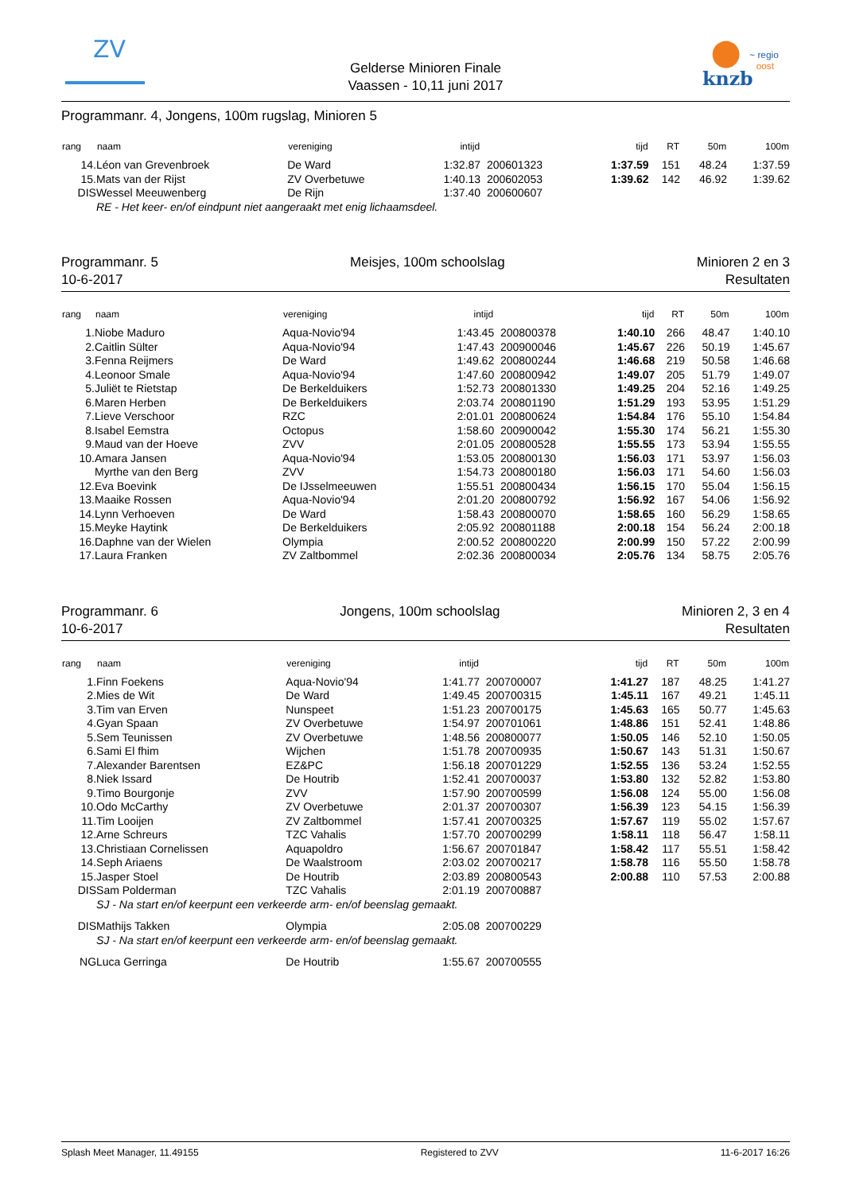ZV
Gelderse Minioren Finale
Vaassen - 10,11 juni 2017
knzb
~ regio
oost
Programmanr. 4, Jongens, 100m rugslag, Minioren 5
| rang | naam | vereniging | intijd | | tijd | RT | 50m | 100m |
| --- | --- | --- | --- | --- | --- | --- | --- | --- |
| 14. | Léon van Grevenbroek | De Ward | 1:32.87 | 200601323 | 1:37.59 | 151 | 48.24 | 1:37.59 |
| 15. | Mats van der Rijst | ZV Overbetuwe | 1:40.13 | 200602053 | 1:39.62 | 142 | 46.92 | 1:39.62 |
| DIS | Wessel Meeuwenberg | De Rijn | 1:37.40 | 200600607 | | | | |
| | RE - Het keer- en/of eindpunt niet aangeraakt met enig lichaamsdeel. | | | | | | | |
Programmanr. 5
10-6-2017
Meisjes, 100m schoolslag Minioren 2 en 3
Resultaten
| rang | naam | vereniging | intijd | | tijd | RT | 50m | 100m |
| --- | --- | --- | --- | --- | --- | --- | --- | --- |
| 1. | Niobe Maduro | Aqua-Novio'94 | 1:43.45 | 200800378 | 1:40.10 | 266 | 48.47 | 1:40.10 |
| 2. | Caitlin Sülter | Aqua-Novio'94 | 1:47.43 | 200900046 | 1:45.67 | 226 | 50.19 | 1:45.67 |
| 3. | Fenna Reijmers | De Ward | 1:49.62 | 200800244 | 1:46.68 | 219 | 50.58 | 1:46.68 |
| 4. | Leonoor Smale | Aqua-Novio'94 | 1:47.60 | 200800942 | 1:49.07 | 205 | 51.79 | 1:49.07 |
| 5. | Juliët te Rietstap | De Berkelduikers | 1:52.73 | 200801330 | 1:49.25 | 204 | 52.16 | 1:49.25 |
| 6. | Maren Herben | De Berkelduikers | 2:03.74 | 200801190 | 1:51.29 | 193 | 53.95 | 1:51.29 |
| 7. | Lieve Verschoor | RZC | 2:01.01 | 200800624 | 1:54.84 | 176 | 55.10 | 1:54.84 |
| 8. | Isabel Eemstra | Octopus | 1:58.60 | 200900042 | 1:55.30 | 174 | 56.21 | 1:55.30 |
| 9. | Maud van der Hoeve | ZVV | 2:01.05 | 200800528 | 1:55.55 | 173 | 53.94 | 1:55.55 |
| 10. | Amara Jansen | Aqua-Novio'94 | 1:53.05 | 200800130 | 1:56.03 | 171 | 53.97 | 1:56.03 |
| | Myrthe van den Berg | ZVV | 1:54.73 | 200800180 | 1:56.03 | 171 | 54.60 | 1:56.03 |
| 12. | Eva Boevink | De IJsselmeeuwen | 1:55.51 | 200800434 | 1:56.15 | 170 | 55.04 | 1:56.15 |
| 13. | Maaike Rossen | Aqua-Novio'94 | 2:01.20 | 200800792 | 1:56.92 | 167 | 54.06 | 1:56.92 |
| 14. | Lynn Verhoeven | De Ward | 1:58.43 | 200800070 | 1:58.65 | 160 | 56.29 | 1:58.65 |
| 15. | Meyke Haytink | De Berkelduikers | 2:05.92 | 200801188 | 2:00.18 | 154 | 56.24 | 2:00.18 |
| 16. | Daphne van der Wielen | Olympia | 2:00.52 | 200800220 | 2:00.99 | 150 | 57.22 | 2:00.99 |
| 17. | Laura Franken | ZV Zaltbommel | 2:02.36 | 200800034 | 2:05.76 | 134 | 58.75 | 2:05.76 |
Programmanr. 6
10-6-2017
Jongens, 100m schoolslag Minioren 2, 3 en 4
Resultaten
| rang | naam | vereniging | intijd | | tijd | RT | 50m | 100m |
| --- | --- | --- | --- | --- | --- | --- | --- | --- |
| 1. | Finn Foekens | Aqua-Novio'94 | 1:41.77 | 200700007 | 1:41.27 | 187 | 48.25 | 1:41.27 |
| 2. | Mies de Wit | De Ward | 1:49.45 | 200700315 | 1:45.11 | 167 | 49.21 | 1:45.11 |
| 3. | Tim van Erven | Nunspeet | 1:51.23 | 200700175 | 1:45.63 | 165 | 50.77 | 1:45.63 |
| 4. | Gyan Spaan | ZV Overbetuwe | 1:54.97 | 200701061 | 1:48.86 | 151 | 52.41 | 1:48.86 |
| 5. | Sem Teunissen | ZV Overbetuwe | 1:48.56 | 200800077 | 1:50.05 | 146 | 52.10 | 1:50.05 |
| 6. | Sami El fhim | Wijchen | 1:51.78 | 200700935 | 1:50.67 | 143 | 51.31 | 1:50.67 |
| 7. | Alexander Barentsen | EZ&PC | 1:56.18 | 200701229 | 1:52.55 | 136 | 53.24 | 1:52.55 |
| 8. | Niek Issard | De Houtrib | 1:52.41 | 200700037 | 1:53.80 | 132 | 52.82 | 1:53.80 |
| 9. | Timo Bourgonje | ZVV | 1:57.90 | 200700599 | 1:56.08 | 124 | 55.00 | 1:56.08 |
| 10. | Odo McCarthy | ZV Overbetuwe | 2:01.37 | 200700307 | 1:56.39 | 123 | 54.15 | 1:56.39 |
| 11. | Tim Looijen | ZV Zaltbommel | 1:57.41 | 200700325 | 1:57.67 | 119 | 55.02 | 1:57.67 |
| 12. | Arne Schreurs | TZC Vahalis | 1:57.70 | 200700299 | 1:58.11 | 118 | 56.47 | 1:58.11 |
| 13. | Christiaan Cornelissen | Aquapoldro | 1:56.67 | 200701847 | 1:58.42 | 117 | 55.51 | 1:58.42 |
| 14. | Seph Ariaens | De Waalstroom | 2:03.02 | 200700217 | 1:58.78 | 116 | 55.50 | 1:58.78 |
| 15. | Jasper Stoel | De Houtrib | 2:03.89 | 200800543 | 2:00.88 | 110 | 57.53 | 2:00.88 |
| DIS | Sam Polderman | TZC Vahalis | 2:01.19 | 200700887 | | | | |
| | SJ - Na start en/of keerpunt een verkeerde arm- en/of beenslag gemaakt. | | | | | | | |
| DIS | Mathijs Takken | Olympia | 2:05.08 | 200700229 | | | | |
| | SJ - Na start en/of keerpunt een verkeerde arm- en/of beenslag gemaakt. | | | | | | | |
| NG | Luca Gerringa | De Houtrib | 1:55.67 | 200700555 | | | | |
Splash Meet Manager, 11.49155 Registered to ZVV 11-6-2017 16:26